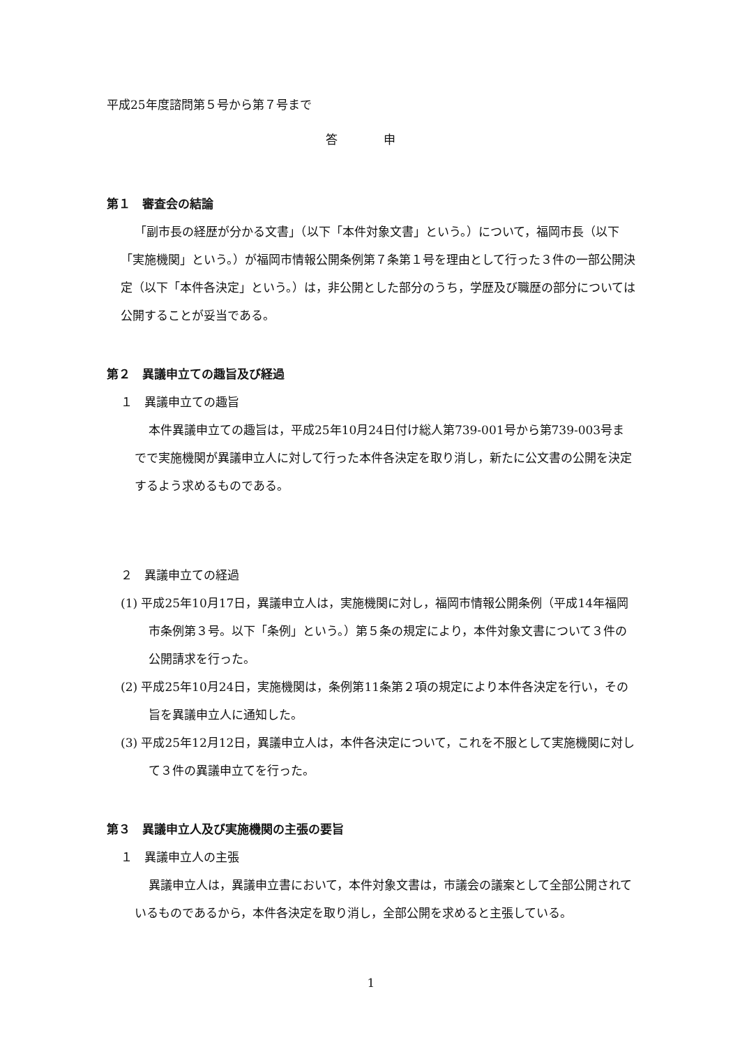平成25年度諮問第５号から第７号まで
答 申
第１　審査会の結論
「副市長の経歴が分かる文書」（以下「本件対象文書」という。）について，福岡市長（以下「実施機関」という。）が福岡市情報公開条例第７条第１号を理由として行った３件の一部公開決定（以下「本件各決定」という。）は，非公開とした部分のうち，学歴及び職歴の部分については公開することが妥当である。
第２　異議申立ての趣旨及び経過
１　異議申立ての趣旨
本件異議申立ての趣旨は，平成25年10月24日付け総人第739-001号から第739-003号までで実施機関が異議申立人に対して行った本件各決定を取り消し，新たに公文書の公開を決定するよう求めるものである。
２　異議申立ての経過
(1) 平成25年10月17日，異議申立人は，実施機関に対し，福岡市情報公開条例（平成14年福岡市条例第３号。以下「条例」という。）第５条の規定により，本件対象文書について３件の公開請求を行った。
(2) 平成25年10月24日，実施機関は，条例第11条第２項の規定により本件各決定を行い，その旨を異議申立人に通知した。
(3) 平成25年12月12日，異議申立人は，本件各決定について，これを不服として実施機関に対して３件の異議申立てを行った。
第３　異議申立人及び実施機関の主張の要旨
１　異議申立人の主張
異議申立人は，異議申立書において，本件対象文書は，市議会の議案として全部公開されているものであるから，本件各決定を取り消し，全部公開を求めると主張している。
1